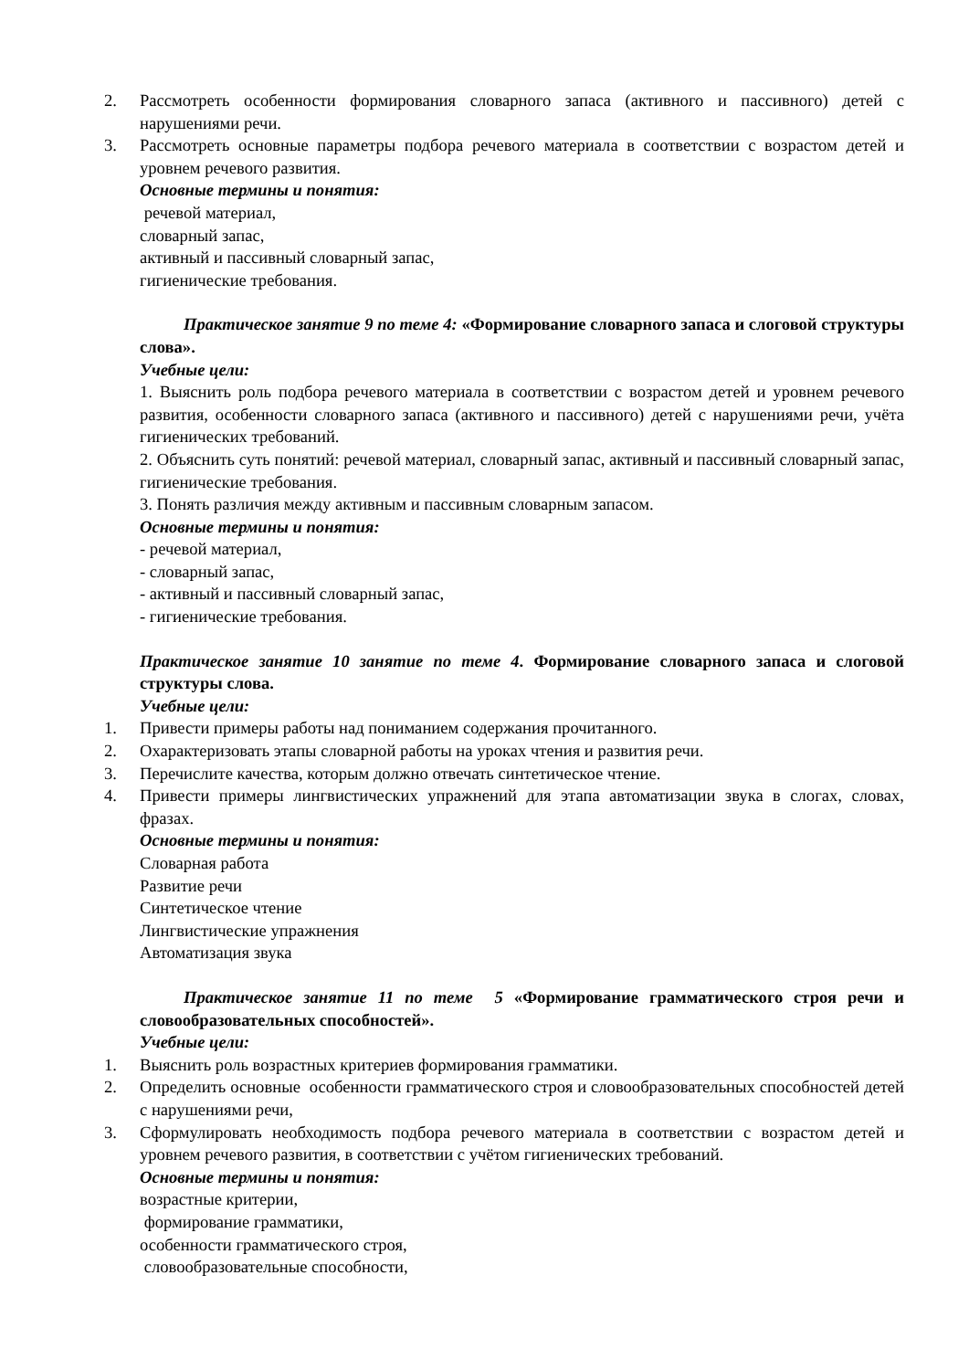2. Рассмотреть особенности формирования словарного запаса (активного и пассивного) детей с нарушениями речи.
3. Рассмотреть основные параметры подбора речевого материала в соответствии с возрастом детей и уровнем речевого развития.
Основные термины и понятия:
речевой материал,
словарный запас,
активный и пассивный словарный запас,
гигиенические требования.
Практическое занятие 9 по теме 4: «Формирование словарного запаса и слоговой структуры слова».
Учебные цели:
1. Выяснить роль подбора речевого материала в соответствии с возрастом детей и уровнем речевого развития, особенности словарного запаса (активного и пассивного) детей с нарушениями речи, учёта гигиенических требований.
2. Объяснить суть понятий: речевой материал, словарный запас, активный и пассивный словарный запас, гигиенические требования.
3. Понять различия между активным и пассивным словарным запасом.
Основные термины и понятия:
- речевой материал,
- словарный запас,
- активный и пассивный словарный запас,
- гигиенические требования.
Практическое занятие 10 занятие по теме 4. Формирование словарного запаса и слоговой структуры слова.
Учебные цели:
1. Привести примеры работы над пониманием содержания прочитанного.
2. Охарактеризовать этапы словарной работы на уроках чтения и развития речи.
3. Перечислите качества, которым должно отвечать синтетическое чтение.
4. Привести примеры лингвистических упражнений для этапа автоматизации звука в слогах, словах, фразах.
Основные термины и понятия:
Словарная работа
Развитие речи
Синтетическое чтение
Лингвистические упражнения
Автоматизация звука
Практическое занятие 11 по теме 5 «Формирование грамматического строя речи и словообразовательных способностей».
Учебные цели:
1. Выяснить роль возрастных критериев формирования грамматики.
2. Определить основные особенности грамматического строя и словообразовательных способностей детей с нарушениями речи,
3. Сформулировать необходимость подбора речевого материала в соответствии с возрастом детей и уровнем речевого развития, в соответствии с учётом гигиенических требований.
Основные термины и понятия:
возрастные критерии,
формирование грамматики,
особенности грамматического строя,
словообразовательные способности,